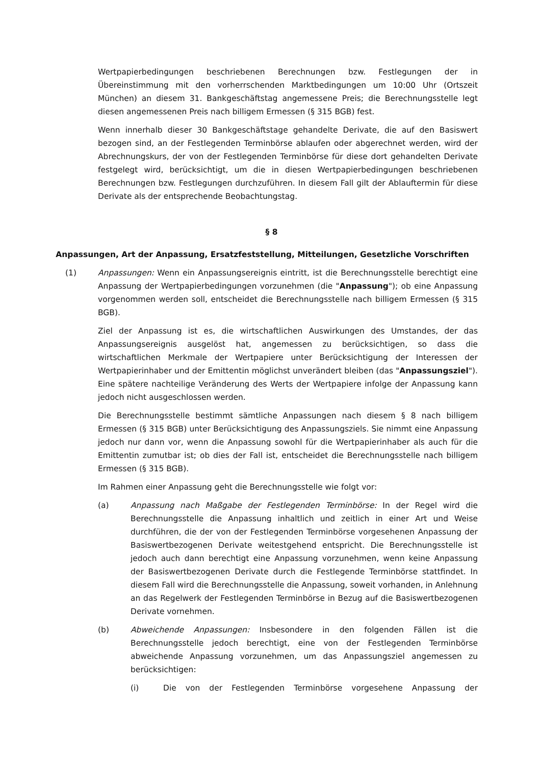Wertpapierbedingungen beschriebenen Berechnungen bzw. Festlegungen der in Übereinstimmung mit den vorherrschenden Marktbedingungen um 10:00 Uhr (Ortszeit München) an diesem 31. Bankgeschäftstag angemessene Preis; die Berechnungsstelle legt diesen angemessenen Preis nach billigem Ermessen (§ 315 BGB) fest.
Wenn innerhalb dieser 30 Bankgeschäftstage gehandelte Derivate, die auf den Basiswert bezogen sind, an der Festlegenden Terminbörse ablaufen oder abgerechnet werden, wird der Abrechnungskurs, der von der Festlegenden Terminbörse für diese dort gehandelten Derivate festgelegt wird, berücksichtigt, um die in diesen Wertpapierbedingungen beschriebenen Berechnungen bzw. Festlegungen durchzuführen. In diesem Fall gilt der Ablauftermin für diese Derivate als der entsprechende Beobachtungstag.
§ 8
Anpassungen, Art der Anpassung, Ersatzfeststellung, Mitteilungen, Gesetzliche Vorschriften
(1) Anpassungen: Wenn ein Anpassungsereignis eintritt, ist die Berechnungsstelle berechtigt eine Anpassung der Wertpapierbedingungen vorzunehmen (die "Anpassung"); ob eine Anpassung vorgenommen werden soll, entscheidet die Berechnungsstelle nach billigem Ermessen (§ 315 BGB).
Ziel der Anpassung ist es, die wirtschaftlichen Auswirkungen des Umstandes, der das Anpassungsereignis ausgelöst hat, angemessen zu berücksichtigen, so dass die wirtschaftlichen Merkmale der Wertpapiere unter Berücksichtigung der Interessen der Wertpapierinhaber und der Emittentin möglichst unverändert bleiben (das "Anpassungsziel"). Eine spätere nachteilige Veränderung des Werts der Wertpapiere infolge der Anpassung kann jedoch nicht ausgeschlossen werden.
Die Berechnungsstelle bestimmt sämtliche Anpassungen nach diesem § 8 nach billigem Ermessen (§ 315 BGB) unter Berücksichtigung des Anpassungsziels. Sie nimmt eine Anpassung jedoch nur dann vor, wenn die Anpassung sowohl für die Wertpapierinhaber als auch für die Emittentin zumutbar ist; ob dies der Fall ist, entscheidet die Berechnungsstelle nach billigem Ermessen (§ 315 BGB).
Im Rahmen einer Anpassung geht die Berechnungsstelle wie folgt vor:
(a) Anpassung nach Maßgabe der Festlegenden Terminbörse: In der Regel wird die Berechnungsstelle die Anpassung inhaltlich und zeitlich in einer Art und Weise durchführen, die der von der Festlegenden Terminbörse vorgesehenen Anpassung der Basiswertbezogenen Derivate weitestgehend entspricht. Die Berechnungsstelle ist jedoch auch dann berechtigt eine Anpassung vorzunehmen, wenn keine Anpassung der Basiswertbezogenen Derivate durch die Festlegende Terminbörse stattfindet. In diesem Fall wird die Berechnungsstelle die Anpassung, soweit vorhanden, in Anlehnung an das Regelwerk der Festlegenden Terminbörse in Bezug auf die Basiswertbezogenen Derivate vornehmen.
(b) Abweichende Anpassungen: Insbesondere in den folgenden Fällen ist die Berechnungsstelle jedoch berechtigt, eine von der Festlegenden Terminbörse abweichende Anpassung vorzunehmen, um das Anpassungsziel angemessen zu berücksichtigen:
(i) Die von der Festlegenden Terminbörse vorgesehene Anpassung der